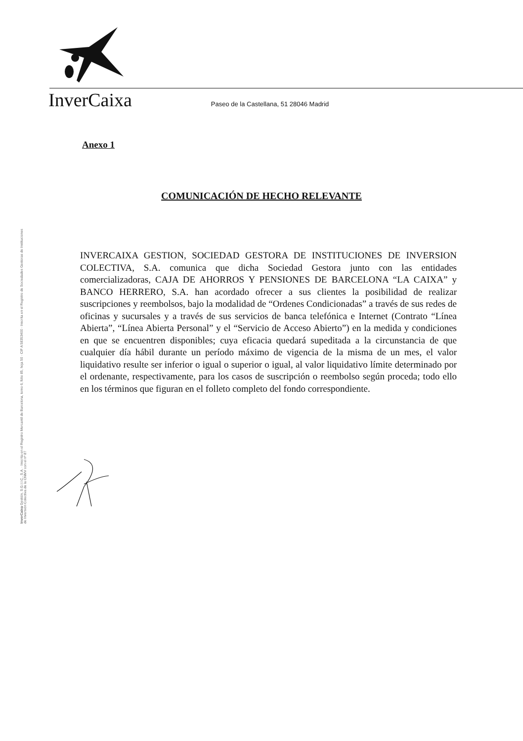InverCaixa
Paseo de la Castellana, 51 28046 Madrid
Anexo 1
COMUNICACIÓN DE HECHO RELEVANTE
INVERCAIXA GESTION, SOCIEDAD GESTORA DE INSTITUCIONES DE INVERSION COLECTIVA, S.A. comunica que dicha Sociedad Gestora junto con las entidades comercializadoras, CAJA DE AHORROS Y PENSIONES DE BARCELONA “LA CAIXA” y BANCO HERRERO, S.A. han acordado ofrecer a sus clientes la posibilidad de realizar suscripciones y reembolsos, bajo la modalidad de “Ordenes Condicionadas” a través de sus redes de oficinas y sucursales y a través de sus servicios de banca telefónica e Internet (Contrato “Línea Abierta”, “Línea Abierta Personal” y el “Servicio de Acceso Abierto”) en la medida y condiciones en que se encuentren disponibles; cuya eficacia quedará supeditada a la circunstancia de que cualquier día hábil durante un período máximo de vigencia de la misma de un mes, el valor liquidativo resulte ser inferior o igual o superior o igual, al valor liquidativo límite determinado por el ordenante, respectivamente, para los casos de suscripción o reembolso según proceda; todo ello en los términos que figuran en el folleto completo del fondo correspondiente.
InverCaixa Gestión, S.G.I.I.C., S.A. · Inscrita en el Registro Mercantil de Barcelona, tomo 6, folio 85, hoja 50 · CIF A 58353400 · Inscrita en el Registro de Sociedades Gestoras de Instituciones de Inversión Colectiva de la CNMV con el nº 87